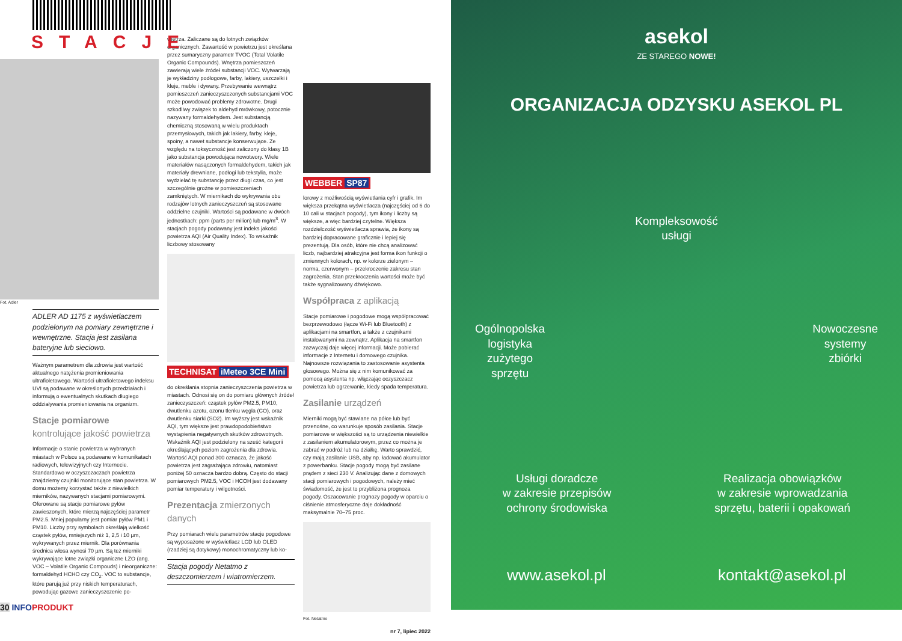STACJE
Fot. Adler
ADLER AD 1175 z wyświetlaczem podzielonym na pomiary zewnętrzne i wewnętrzne. Stacja jest zasilana bateryjne lub sieciowo.
Ważnym parametrem dla zdrowia jest wartość aktualnego natężenia promieniowania ultrafioletowego. Wartości ultrafioletowego indeksu UVI są podawane w określonych przedziałach i informują o ewentualnych skutkach długiego oddziaływania promieniowania na organizm.
Stacje pomiarowe kontrolujące jakość powietrza
Informacje o stanie powietrza w wybranych miastach w Polsce są podawane w komunikatach radiowych, telewizyjnych czy Internecie. Standardowo w oczyszczaczach powietrza znajdziemy czujniki monitorujące stan powietrza. W domu możemy korzystać także z niewielkich mierników, nazywanych stacjami pomiarowymi. Oferowane są stacje pomiarowe pyłów zawieszonych, które mierzą najczęściej parametr PM2.5. Mniej popularny jest pomiar pyłów PM1 i PM10. Liczby przy symbolach określają wielkość cząstek pyłów, mniejszych niż 1, 2,5 i 10 µm, wykrywanych przez miernik. Dla porównania średnica włosa wynosi 70 µm. Są też mierniki wykrywające lotne związki organiczne LZO (ang. VOC – Volatile Organic Compouds) i nieorganiczne: formaldehyd HCHO czy CO<sub>2</sub>. VOC to substancje, które parują już przy niskich temperaturach, powodując gazowe zanieczyszczenie po-
30 INFO PRODUKT
wietrza. Zaliczane są do lotnych związków organicznych. Zawartość w powietrzu jest określana przez sumaryczny parametr TVOC (Total Volatile Organic Compounds). Wnętrza pomieszczeń zawierają wiele źródeł substancji VOC. Wytwarzają je wykładziny podłogowe, farby, lakiery, uszczelki i kleje, meble i dywany. Przebywanie wewnątrz pomieszczeń zanieczyszczonych substancjami VOC może powodować problemy zdrowotne. Drugi szkodliwy związek to aldehyd mrówkowy, potocznie nazywany formaldehydem. Jest substancją chemiczną stosowaną w wielu produktach przemysłowych, takich jak lakiery, farby, kleje, spoiny, a nawet substancje konserwujące. Ze względu na toksyczność jest zaliczony do klasy 1B jako substancja powodująca nowotwory. Wiele materiałów nasączonych formaldehydem, takich jak materiały drewniane, podłogi lub tekstylia, może wydzielać tę substancję przez długi czas, co jest szczególnie groźne w pomieszczeniach zamkniętych. W miernikach do wykrywania obu rodzajów lotnych zanieczyszczeń są stosowane oddzielne czujniki. Wartości są podawane w dwóch jednostkach: ppm (parts per milion) lub mg/m<sup>3</sup>. W stacjach pogody podawany jest indeks jakości powietrza AQI (Air Quality Index). To wskaźnik liczbowy stosowany
TECHNISAT iMeteo 3CE Mini
do określania stopnia zanieczyszczenia powietrza w miastach. Odnosi się on do pomiaru głównych źródeł zanieczyszczeń: cząstek pyłów PM2.5, PM10, dwutlenku azotu, ozonu tlenku węgla (CO), oraz dwutlenku siarki (SO2). Im wyższy jest wskaźnik AQI, tym większe jest prawdopodobieństwo wystąpienia negatywnych skutków zdrowotnych. Wskaźnik AQI jest podzielony na sześć kategorii określających poziom zagrożenia dla zdrowia. Wartość AQI ponad 300 oznacza, że jakość powietrza jest zagrażająca zdrowiu, natomiast poniżej 50 oznacza bardzo dobrą. Często do stacji pomiarowych PM2.5, VOC i HCOH jest dodawany pomiar temperatury i wilgotności.
Prezentacja zmierzonych danych
Przy pomiarach wielu parametrów stacje pogodowe są wyposażone w wyświetlacz LCD lub OLED (rzadziej są dotykowy) monochromatyczny lub ko-
Stacja pogody Netatmo z deszczomierzem i wiatromierzem.
WEBBER SP87
lorowy z możliwością wyświetlania cyfr i grafik. Im większa przekątna wyświetlacza (najczęściej od 6 do 10 cali w stacjach pogody), tym ikony i liczby są większe, a więc bardziej czytelne. Większa rozdzielczość wyświetlacza sprawia, że ikony są bardziej dopracowane graficznie i lepiej się prezentują. Dla osób, które nie chcą analizować liczb, najbardziej atrakcyjna jest forma ikon funkcji o zmiennych kolorach, np. w kolorze zielonym – norma, czerwonym – przekroczenie zakresu stan zagrożenia. Stan przekroczenia wartości może być także sygnalizowany dźwiękowo.
Współpraca z aplikacją
Stacje pomiarowe i pogodowe mogą współpracować bezprzewodowo (łącze Wi-Fi lub Bluetooth) z aplikacjami na smartfon, a także z czujnikami instalowanymi na zewnątrz. Aplikacja na smartfon zazwyczaj daje więcej informacji. Może pobierać informacje z Internetu i domowego czujnika. Najnowsze rozwiązania to zastosowanie asystenta głosowego. Można się z nim komunikować za pomocą asystenta np. włączając oczyszczacz powietrza lub ogrzewanie, kiedy spada temperatura.
Zasilanie urządzeń
Mierniki mogą być stawiane na półce lub być przenośne, co warunkuje sposób zasilania. Stacje pomiarowe w większości są to urządzenia niewielkie z zasilaniem akumulatorowym, przez co można je zabrać w podróż lub na działkę. Warto sprawdzić, czy mają zasilanie USB, aby np. ładować akumulator z powerbanku. Stacje pogody mogą być zasilane prądem z sieci 230 V. Analizując dane z domowych stacji pomiarowych i pogodowych, należy mieć świadomość, że jest to przybliżona prognoza pogody. Oszacowanie prognozy pogody w oparciu o ciśnienie atmosferyczne daje dokładność maksymalnie 70–75 proc.
Fot. Netatmo
nr 7, lipiec 2022
asekol
ZE STAREGO NOWE!
ORGANIZACJA ODZYSKU ASEKOL PL
Kompleksowość
usługi
Ogólnopolska
logistyka
zużytego
sprzętu
Nowoczesne
systemy
zbiórki
Usługi doradcze
w zakresie przepisów
ochrony środowiska
Realizacja obowiązków
w zakresie wprowadzania
sprzętu, baterii i opakowań
www.asekol.pl kontakt@asekol.pl